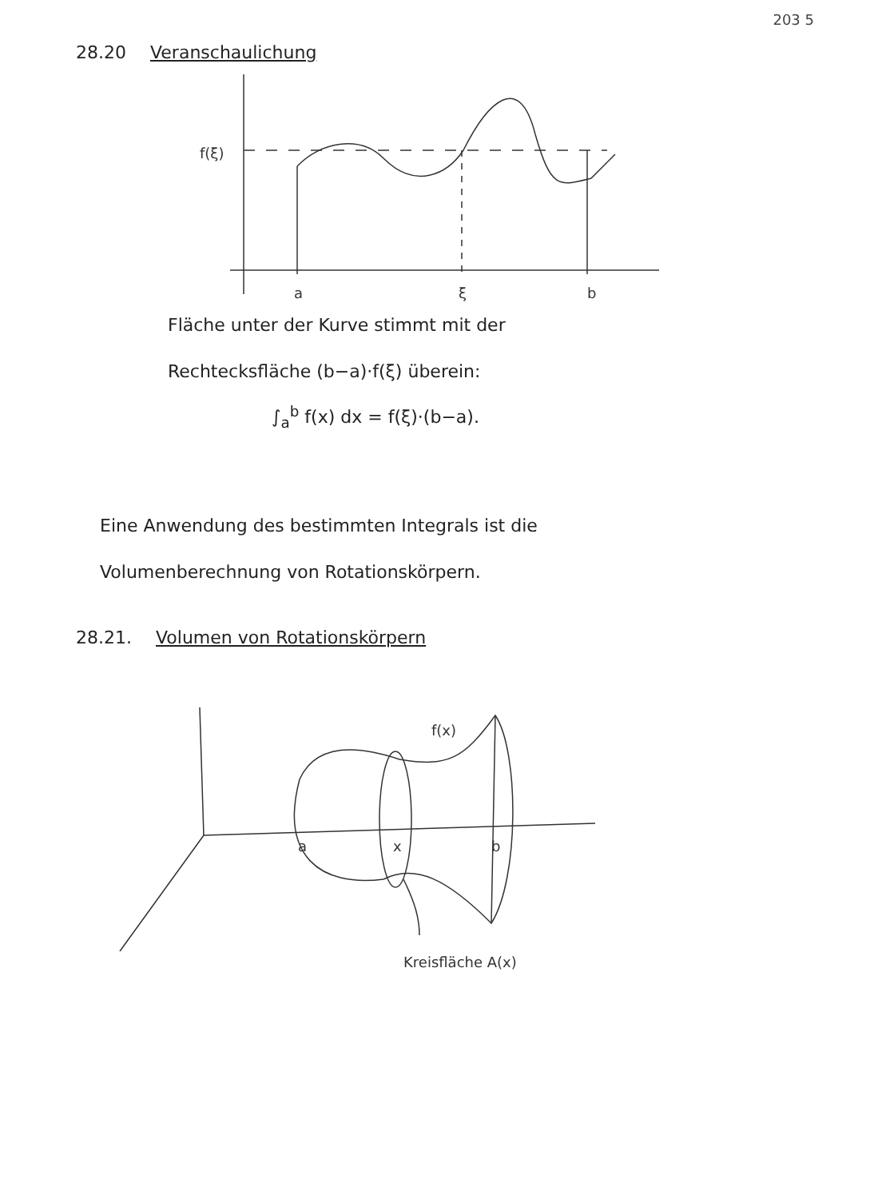203 5
28.20 Veranschaulichung
f(ξ)
a
ξ
b
Fläche unter der Kurve stimmt mit der
Rechtecksfläche (b−a)·f(ξ) überein:
∫<sub>a</sub><sup>b</sup> f(x) dx = f(ξ)·(b−a).
Eine Anwendung des bestimmten Integrals ist die
Volumenberechnung von Rotationskörpern.
28.21. Volumen von Rotationskörpern
f(x)
a
x
b
Kreisfläche A(x)